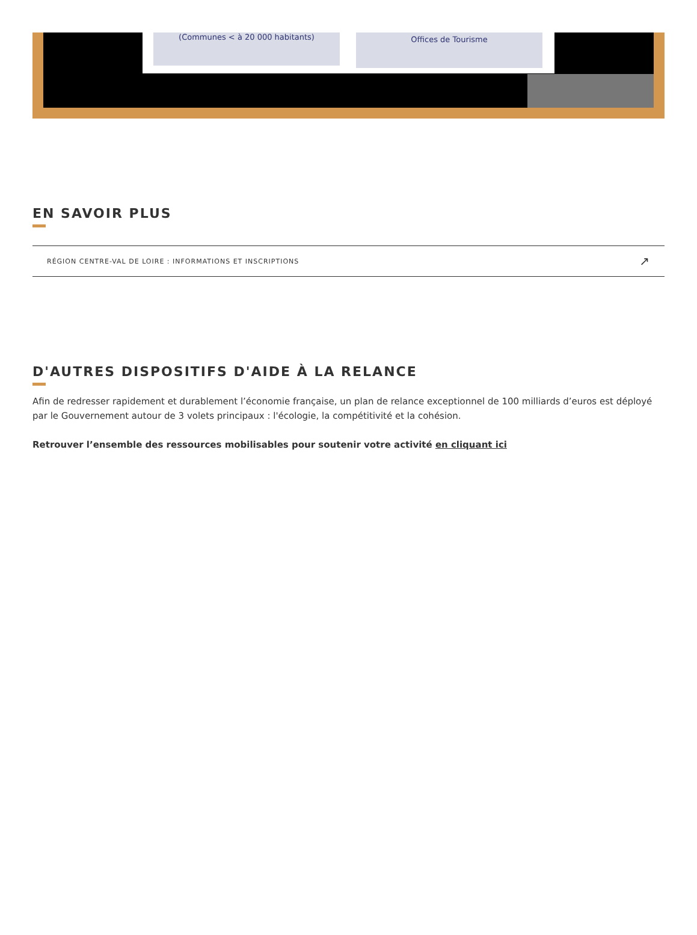(Communes < à 20 000 habitants) Offices de Tourisme
EN SAVOIR PLUS
RÉGION CENTRE-VAL DE LOIRE : INFORMATIONS ET INSCRIPTIONS ↗
D'AUTRES DISPOSITIFS D'AIDE À LA RELANCE
Afin de redresser rapidement et durablement l’économie française, un plan de relance exceptionnel de 100 milliards d’euros est déployé par le Gouvernement autour de 3 volets principaux : l'écologie, la compétitivité et la cohésion.
Retrouver l’ensemble des ressources mobilisables pour soutenir votre activité en cliquant ici